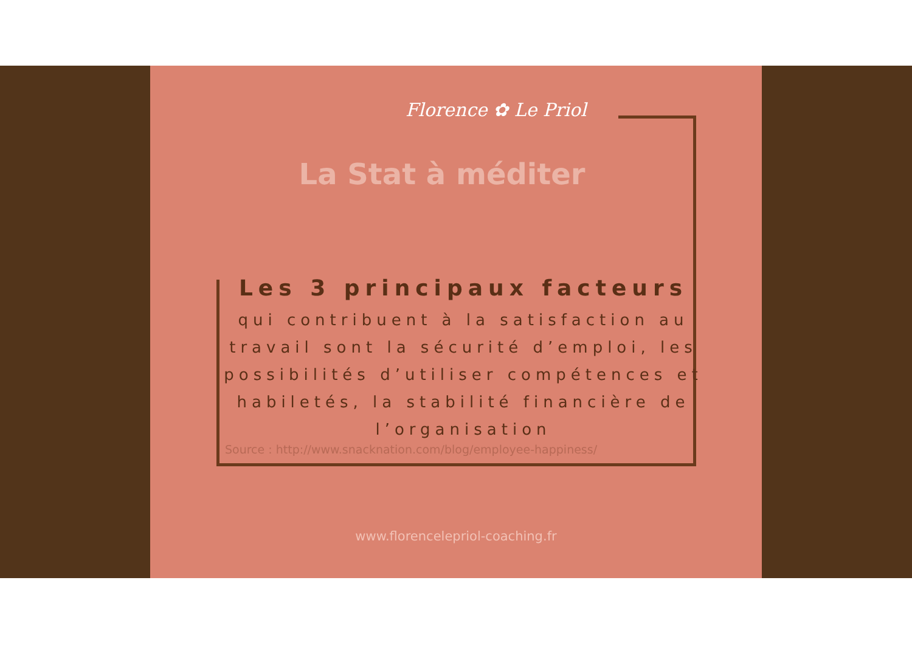Florence ✿ Le Priol
La Stat à méditer
Les 3 principaux facteurs
qui contribuent à la satisfaction au travail sont la sécurité d’emploi, les possibilités d’utiliser compétences et habiletés, la stabilité financière de l’organisation
Source : http://www.snacknation.com/blog/employee-happiness/
www.florencelepriol-coaching.fr